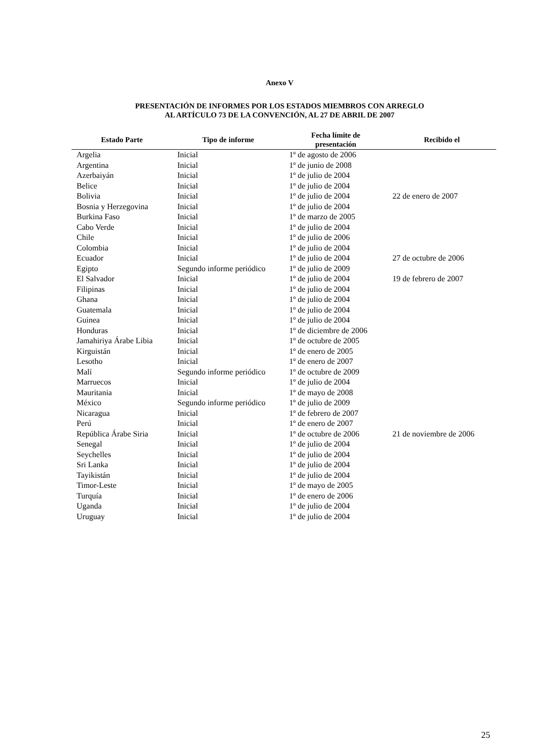Anexo V
PRESENTACIÓN DE INFORMES POR LOS ESTADOS MIEMBROS CON ARREGLO
AL ARTÍCULO 73 DE LA CONVENCIÓN, AL 27 DE ABRIL DE 2007
| Estado Parte | Tipo de informe | Fecha límite de presentación | Recibido el |
| --- | --- | --- | --- |
| Argelia | Inicial | 1º de agosto de 2006 | |
| Argentina | Inicial | 1º de junio de 2008 | |
| Azerbaiyán | Inicial | 1º de julio de 2004 | |
| Belice | Inicial | 1º de julio de 2004 | |
| Bolivia | Inicial | 1º de julio de 2004 | 22 de enero de 2007 |
| Bosnia y Herzegovina | Inicial | 1º de julio de 2004 | |
| Burkina Faso | Inicial | 1º de marzo de 2005 | |
| Cabo Verde | Inicial | 1º de julio de 2004 | |
| Chile | Inicial | 1º de julio de 2006 | |
| Colombia | Inicial | 1º de julio de 2004 | |
| Ecuador | Inicial | 1º de julio de 2004 | 27 de octubre de 2006 |
| Egipto | Segundo informe periódico | 1º de julio de 2009 | |
| El Salvador | Inicial | 1º de julio de 2004 | 19 de febrero de 2007 |
| Filipinas | Inicial | 1º de julio de 2004 | |
| Ghana | Inicial | 1º de julio de 2004 | |
| Guatemala | Inicial | 1º de julio de 2004 | |
| Guinea | Inicial | 1º de julio de 2004 | |
| Honduras | Inicial | 1º de diciembre de 2006 | |
| Jamahiriya Árabe Libia | Inicial | 1º de octubre de 2005 | |
| Kirguistán | Inicial | 1º de enero de 2005 | |
| Lesotho | Inicial | 1º de enero de 2007 | |
| Malí | Segundo informe periódico | 1º de octubre de 2009 | |
| Marruecos | Inicial | 1º de julio de 2004 | |
| Mauritania | Inicial | 1º de mayo de 2008 | |
| México | Segundo informe periódico | 1º de julio de 2009 | |
| Nicaragua | Inicial | 1º de febrero de 2007 | |
| Perú | Inicial | 1º de enero de 2007 | |
| República Árabe Siria | Inicial | 1º de octubre de 2006 | 21 de noviembre de 2006 |
| Senegal | Inicial | 1º de julio de 2004 | |
| Seychelles | Inicial | 1º de julio de 2004 | |
| Sri Lanka | Inicial | 1º de julio de 2004 | |
| Tayikistán | Inicial | 1º de julio de 2004 | |
| Timor-Leste | Inicial | 1º de mayo de 2005 | |
| Turquía | Inicial | 1º de enero de 2006 | |
| Uganda | Inicial | 1º de julio de 2004 | |
| Uruguay | Inicial | 1º de julio de 2004 | |
25